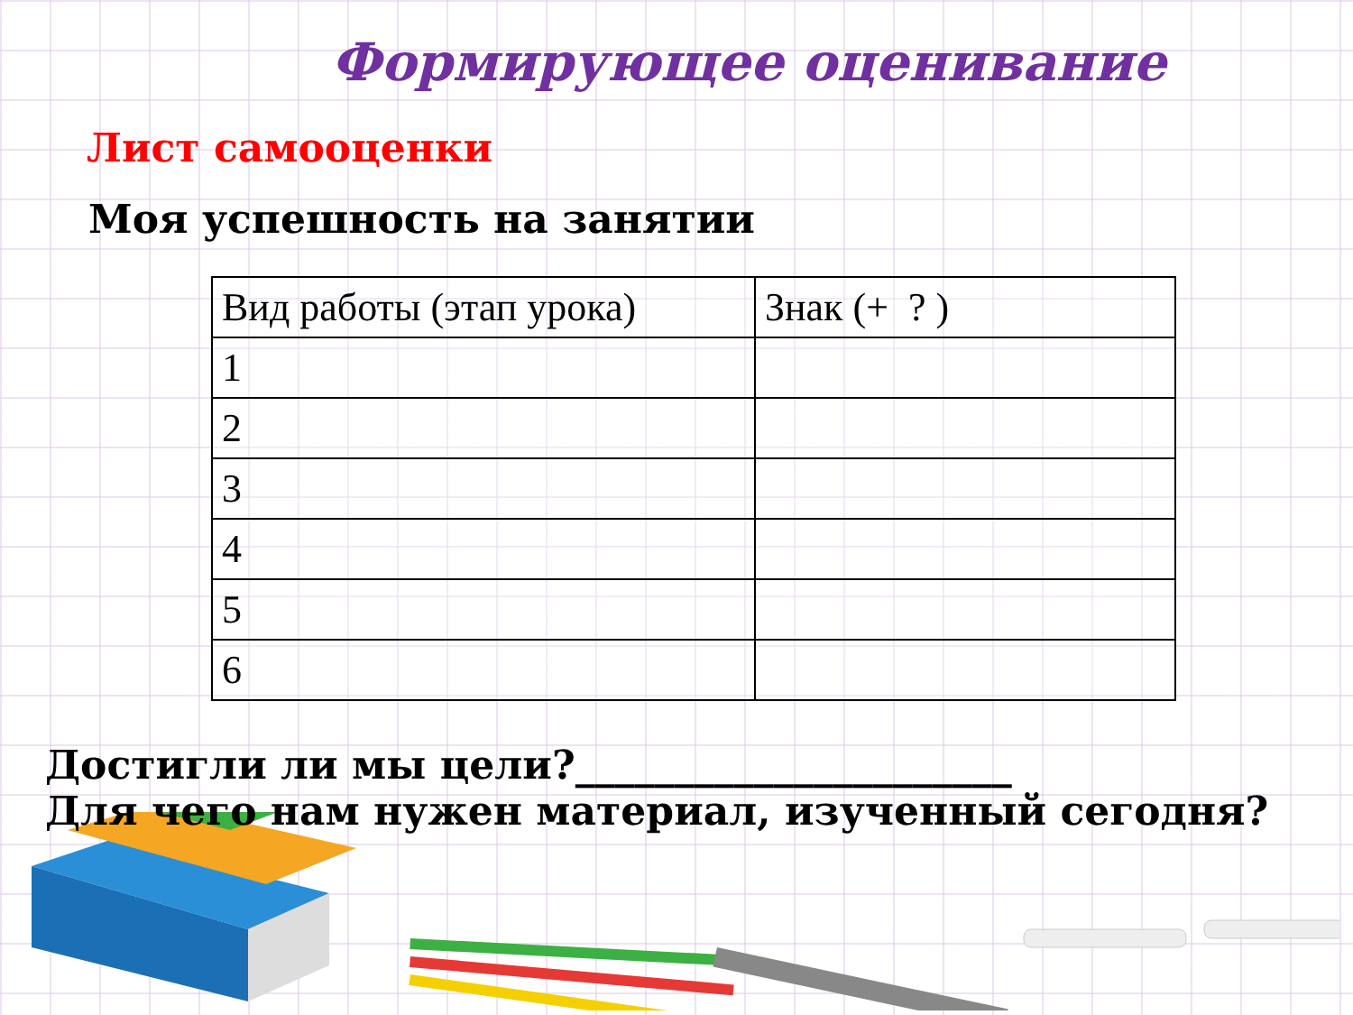Формирующее оценивание
Лист самооценки
Моя успешность на занятии
| Вид работы (этап урока) | Знак (+ ? ) |
| 1 | |
| 2 | |
| 3 | |
| 4 | |
| 5 | |
| 6 | |
Достигли ли мы цели?______________________
Для чего нам нужен материал, изученный сегодня?